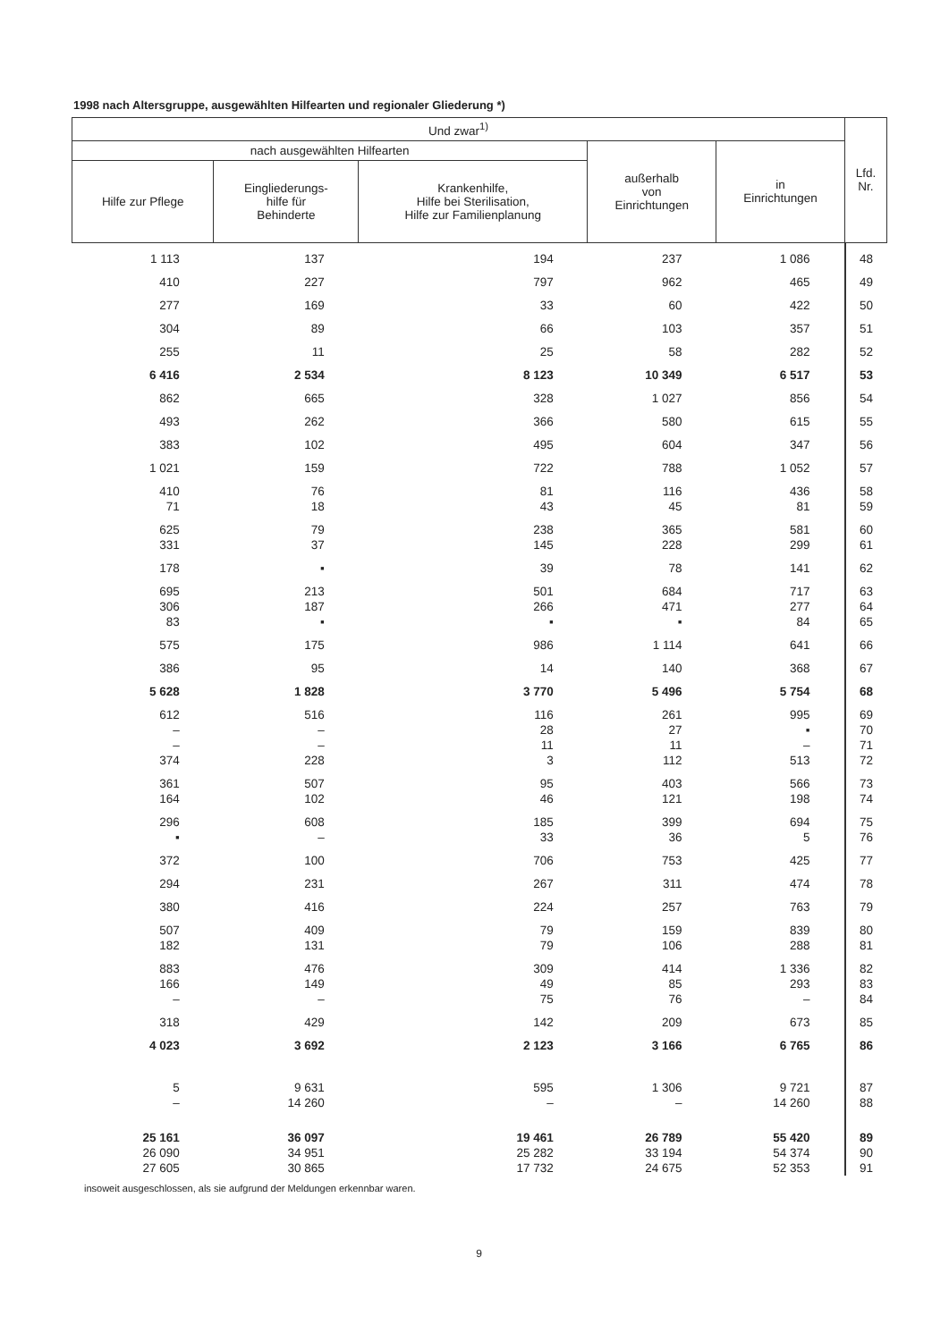1998 nach Altersgruppe, ausgewählten Hilfearten und regionaler Gliederung *)
| Und zwar<sup>1)</sup> | | | | | Lfd. Nr. |
| --- | --- | --- | --- | --- | --- |
| nach ausgewählten Hilfearten | | | außerhalb von Einrichtungen | in Einrichtungen | |
| Hilfe zur Pflege | Eingliederungs- hilfe für Behinderte | Krankenhilfe, Hilfe bei Sterilisation, Hilfe zur Familienplanung | | | |
| 1 113 | 137 | 194 | 237 | 1 086 | 48 |
| 410 | 227 | 797 | 962 | 465 | 49 |
| 277 | 169 | 33 | 60 | 422 | 50 |
| 304 | 89 | 66 | 103 | 357 | 51 |
| 255 | 11 | 25 | 58 | 282 | 52 |
| 6 416 | 2 534 | 8 123 | 10 349 | 6 517 | 53 |
| 862 | 665 | 328 | 1 027 | 856 | 54 |
| 493 | 262 | 366 | 580 | 615 | 55 |
| 383 | 102 | 495 | 604 | 347 | 56 |
| 1 021 | 159 | 722 | 788 | 1 052 | 57 |
| 410 | 76 | 81 | 116 | 436 | 58 |
| 71 | 18 | 43 | 45 | 81 | 59 |
| 625 | 79 | 238 | 365 | 581 | 60 |
| 331 | 37 | 145 | 228 | 299 | 61 |
| 178 | ▪ | 39 | 78 | 141 | 62 |
| 695 | 213 | 501 | 684 | 717 | 63 |
| 306 | 187 | 266 | 471 | 277 | 64 |
| 83 | ▪ | ▪ | ▪ | 84 | 65 |
| 575 | 175 | 986 | 1 114 | 641 | 66 |
| 386 | 95 | 14 | 140 | 368 | 67 |
| 5 628 | 1 828 | 3 770 | 5 496 | 5 754 | 68 |
| 612 | 516 | 116 | 261 | 995 | 69 |
| – | – | 28 | 27 | ▪ | 70 |
| – | – | 11 | 11 | – | 71 |
| 374 | 228 | 3 | 112 | 513 | 72 |
| 361 | 507 | 95 | 403 | 566 | 73 |
| 164 | 102 | 46 | 121 | 198 | 74 |
| 296 | 608 | 185 | 399 | 694 | 75 |
| ▪ | – | 33 | 36 | 5 | 76 |
| 372 | 100 | 706 | 753 | 425 | 77 |
| 294 | 231 | 267 | 311 | 474 | 78 |
| 380 | 416 | 224 | 257 | 763 | 79 |
| 507 | 409 | 79 | 159 | 839 | 80 |
| 182 | 131 | 79 | 106 | 288 | 81 |
| 883 | 476 | 309 | 414 | 1 336 | 82 |
| 166 | 149 | 49 | 85 | 293 | 83 |
| – | – | 75 | 76 | – | 84 |
| 318 | 429 | 142 | 209 | 673 | 85 |
| 4 023 | 3 692 | 2 123 | 3 166 | 6 765 | 86 |
| 5 | 9 631 | 595 | 1 306 | 9 721 | 87 |
| – | 14 260 | – | – | 14 260 | 88 |
| 25 161 | 36 097 | 19 461 | 26 789 | 55 420 | 89 |
| 26 090 | 34 951 | 25 282 | 33 194 | 54 374 | 90 |
| 27 605 | 30 865 | 17 732 | 24 675 | 52 353 | 91 |
insoweit ausgeschlossen, als sie aufgrund der Meldungen erkennbar waren.
9